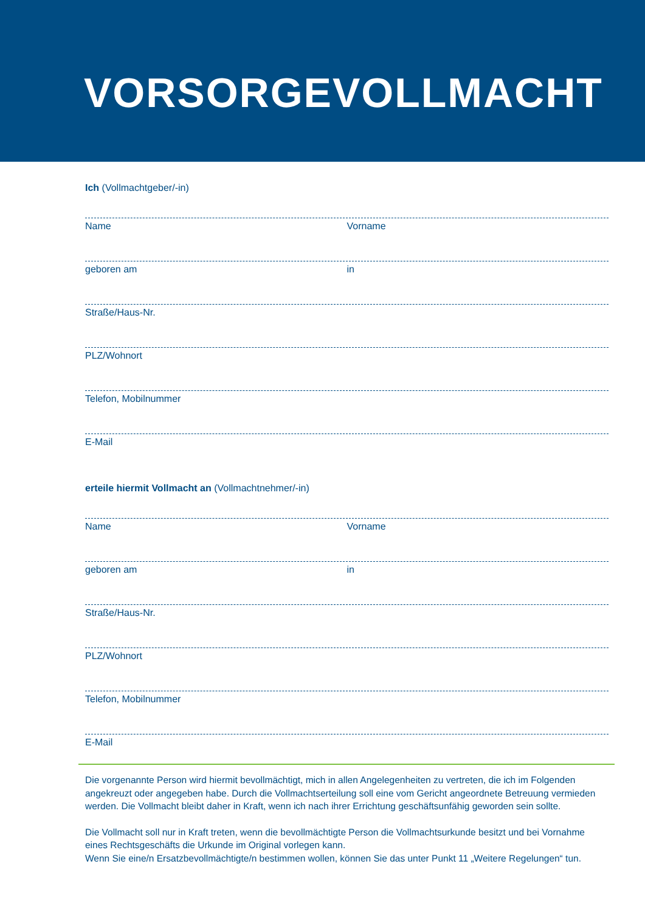VORSORGEVOLLMACHT
Ich (Vollmachtgeber/-in)
Name Vorname
geboren am in
Straße/Haus-Nr.
PLZ/Wohnort
Telefon, Mobilnummer
E-Mail
erteile hiermit Vollmacht an (Vollmachtnehmer/-in)
Name Vorname
geboren am in
Straße/Haus-Nr.
PLZ/Wohnort
Telefon, Mobilnummer
E-Mail
Die vorgenannte Person wird hiermit bevollmächtigt, mich in allen Angelegenheiten zu vertreten, die ich im Folgenden angekreuzt oder angegeben habe. Durch die Vollmachtserteilung soll eine vom Gericht angeordnete Betreuung vermieden werden. Die Vollmacht bleibt daher in Kraft, wenn ich nach ihrer Errichtung geschäftsunfähig geworden sein sollte.
Die Vollmacht soll nur in Kraft treten, wenn die bevollmächtigte Person die Vollmachtsurkunde besitzt und bei Vornahme eines Rechtsgeschäfts die Urkunde im Original vorlegen kann.
Wenn Sie eine/n Ersatzbevollmächtigte/n bestimmen wollen, können Sie das unter Punkt 11 „Weitere Regelungen“ tun.